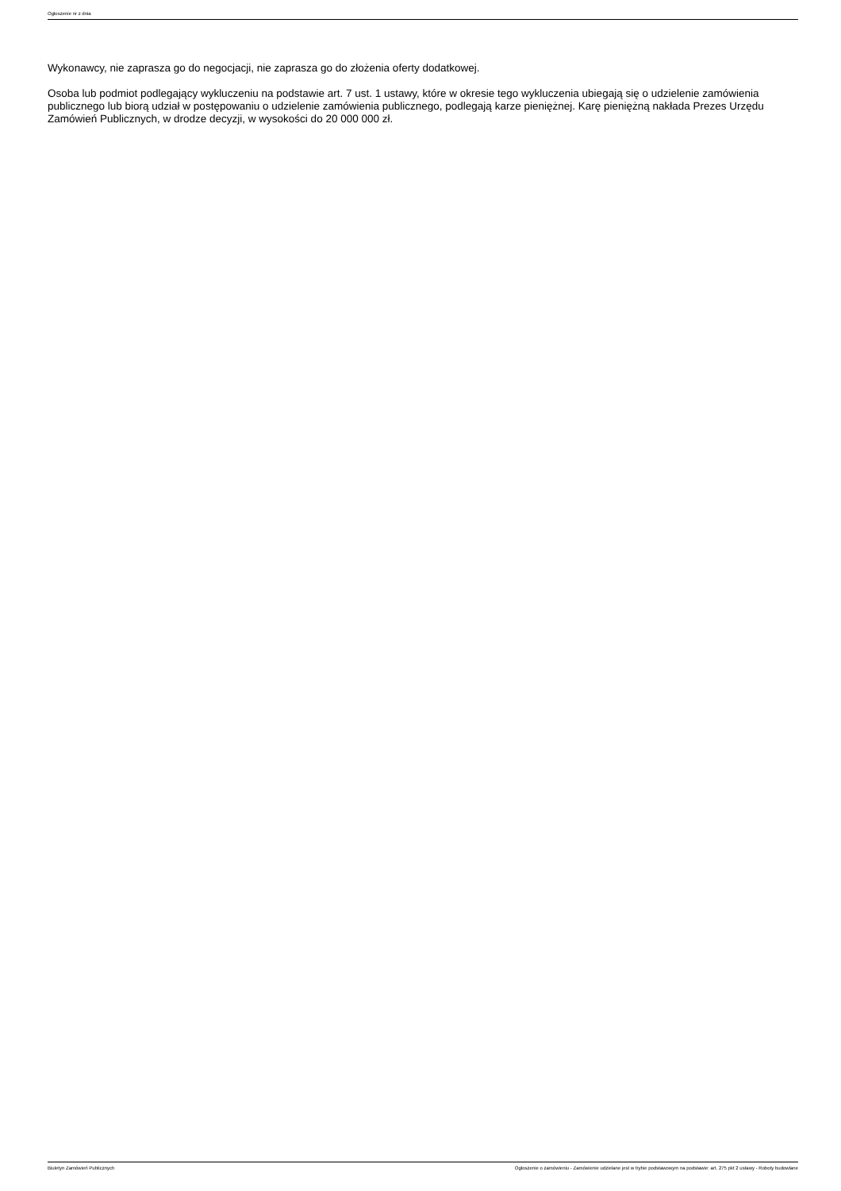Ogłoszenie nr z dnia
Wykonawcy, nie zaprasza go do negocjacji, nie zaprasza go do złożenia oferty dodatkowej.
Osoba lub podmiot podlegający wykluczeniu na podstawie art. 7 ust. 1 ustawy, które w okresie tego wykluczenia ubiegają się o udzielenie zamówienia publicznego lub biorą udział w postępowaniu o udzielenie zamówienia publicznego, podlegają karze pieniężnej. Karę pieniężną nakłada Prezes Urzędu Zamówień Publicznych, w drodze decyzji, w wysokości do 20 000 000 zł.
Biuletyn Zamówień Publicznych Ogłoszenie o zamówieniu - Zamówienie udzielane jest w trybie podstawowym na podstawie: art. 275 pkt 2 ustawy - Roboty budowlane